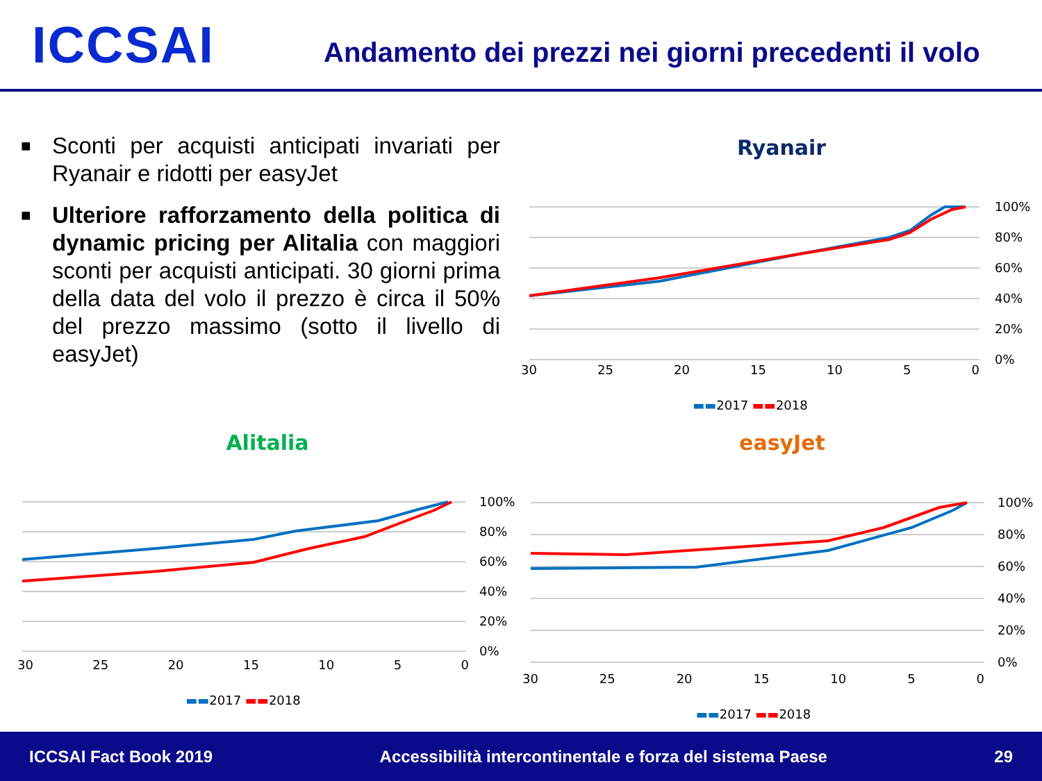ICCSAI
Andamento dei prezzi nei giorni precedenti il volo
■ Sconti per acquisti anticipati invariati per Ryanair e ridotti per easyJet
■ Ulteriore rafforzamento della politica di dynamic pricing per Alitalia con maggiori sconti per acquisti anticipati. 30 giorni prima della data del volo il prezzo è circa il 50% del prezzo massimo (sotto il livello di easyJet)
Ryanair
100%
80%
60%
40%
20%
0%
30 25 20 15 10 5 0
▬▬2017 ▬▬2018
Alitalia
100%
80%
60%
40%
20%
0%
30 25 20 15 10 5 0
▬▬2017 ▬▬2018
easyJet
100%
80%
60%
40%
20%
0%
30 25 20 15 10 5 0
▬▬2017 ▬▬2018
ICCSAI Fact Book 2019 Accessibilità intercontinentale e forza del sistema Paese 29